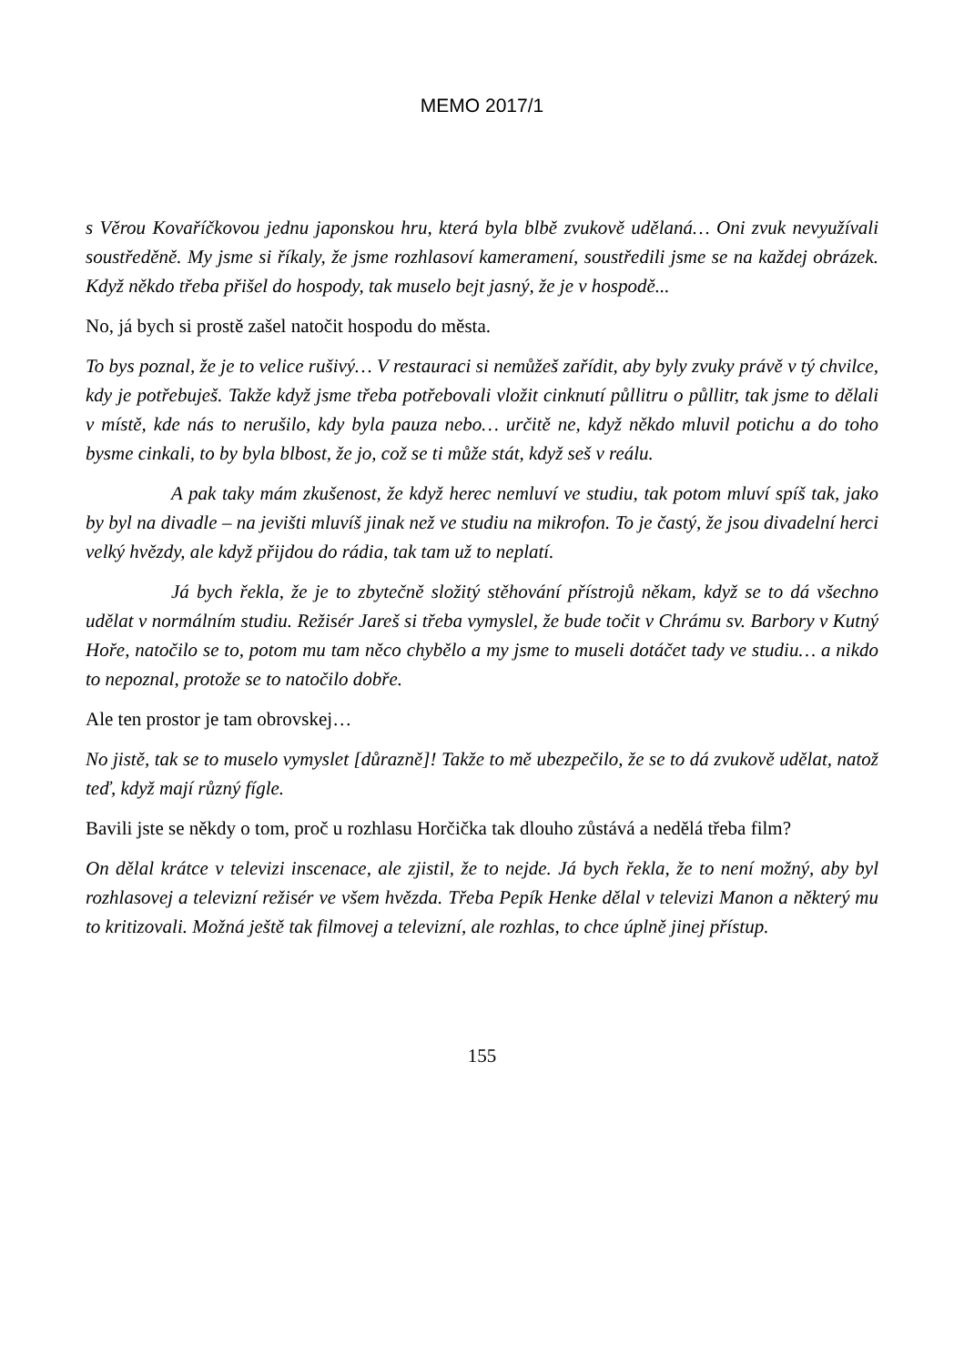MEMO 2017/1
s Věrou Kovaříčkovou jednu japonskou hru, která byla blbě zvukově udělaná… Oni zvuk nevyužívali soustředěně. My jsme si říkaly, že jsme rozhlasoví kameramení, soustředili jsme se na každej obrázek. Když někdo třeba přišel do hospody, tak muselo bejt jasný, že je v hospodě...
No, já bych si prostě zašel natočit hospodu do města.
To bys poznal, že je to velice rušivý… V restauraci si nemůžeš zařídit, aby byly zvuky právě v tý chvilce, kdy je potřebuješ. Takže když jsme třeba potřebovali vložit cinknutí půllitru o půllitr, tak jsme to dělali v místě, kde nás to nerušilo, kdy byla pauza nebo… určitě ne, když někdo mluvil potichu a do toho bysme cinkali, to by byla blbost, že jo, což se ti může stát, když seš v reálu.
A pak taky mám zkušenost, že když herec nemluví ve studiu, tak potom mluví spíš tak, jako by byl na divadle – na jevišti mluvíš jinak než ve studiu na mikrofon. To je častý, že jsou divadelní herci velký hvězdy, ale když přijdou do rádia, tak tam už to neplatí.
Já bych řekla, že je to zbytečně složitý stěhování přístrojů někam, když se to dá všechno udělat v normálním studiu. Režisér Jareš si třeba vymyslel, že bude točit v Chrámu sv. Barbory v Kutný Hoře, natočilo se to, potom mu tam něco chybělo a my jsme to museli dotáčet tady ve studiu… a nikdo to nepoznal, protože se to natočilo dobře.
Ale ten prostor je tam obrovskej…
No jistě, tak se to muselo vymyslet [důrazně]! Takže to mě ubezpečilo, že se to dá zvukově udělat, natož teď, když mají různý fígle.
Bavili jste se někdy o tom, proč u rozhlasu Horčička tak dlouho zůstává a nedělá třeba film?
On dělal krátce v televizi inscenace, ale zjistil, že to nejde. Já bych řekla, že to není možný, aby byl rozhlasovej a televizní režisér ve všem hvězda. Třeba Pepík Henke dělal v televizi Manon a některý mu to kritizovali. Možná ještě tak filmovej a televizní, ale rozhlas, to chce úplně jinej přístup.
155